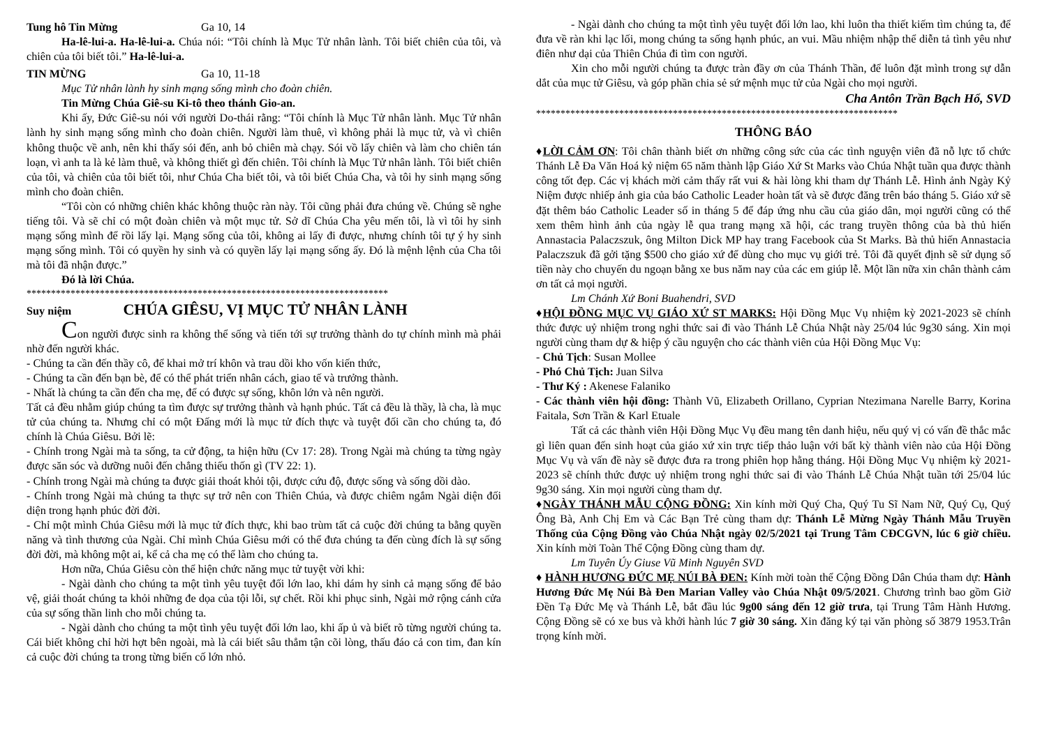Tung hô Tin Mừng Ga 10, 14
Ha-lê-lui-a. Ha-lê-lui-a. Chúa nói: “Tôi chính là Mục Tử nhân lành. Tôi biết chiên của tôi, và chiên của tôi biết tôi.” Ha-lê-lui-a.
TIN MỪNG Ga 10, 11-18
Mục Tử nhân lành hy sinh mạng sống mình cho đoàn chiên.
Tin Mừng Chúa Giê-su Ki-tô theo thánh Gio-an.
Khi ấy, Đức Giê-su nói với người Do-thái rằng: “Tôi chính là Mục Tử nhân lành. Mục Tử nhân lành hy sinh mạng sống mình cho đoàn chiên. Người làm thuê, vì không phải là mục tử, và vì chiên không thuộc về anh, nên khi thấy sói đến, anh bỏ chiên mà chạy. Sói vồ lấy chiên và làm cho chiên tán loạn, vì anh ta là kẻ làm thuê, và không thiết gì đến chiên. Tôi chính là Mục Tử nhân lành. Tôi biết chiên của tôi, và chiên của tôi biết tôi, như Chúa Cha biết tôi, và tôi biết Chúa Cha, và tôi hy sinh mạng sống mình cho đoàn chiên.
“Tôi còn có những chiên khác không thuộc ràn này. Tôi cũng phải đưa chúng về. Chúng sẽ nghe tiếng tôi. Và sẽ chỉ có một đoàn chiên và một mục tử. Sở dĩ Chúa Cha yêu mến tôi, là vì tôi hy sinh mạng sống mình để rồi lấy lại. Mạng sống của tôi, không ai lấy đi được, nhưng chính tôi tự ý hy sinh mạng sống mình. Tôi có quyền hy sinh và có quyền lấy lại mạng sống ấy. Đó là mệnh lệnh của Cha tôi mà tôi đã nhận được.”
Đó là lời Chúa.
**************************************************************************
Suy niệm CHÚA GIÊSU, VỊ MỤC TỬ NHÂN LÀNH
Con người được sinh ra không thể sống và tiến tới sự trưởng thành do tự chính mình mà phải nhờ đến người khác.
- Chúng ta cần đến thầy cô, để khai mở trí khôn và trau dồi kho vốn kiến thức,
- Chúng ta cần đến bạn bè, để có thể phát triển nhân cách, giao tế và trưởng thành.
- Nhất là chúng ta cần đến cha mẹ, để có được sự sống, khôn lớn và nên người.
Tất cả đều nhằm giúp chúng ta tìm được sự trưởng thành và hạnh phúc. Tất cả đều là thầy, là cha, là mục tử của chúng ta. Nhưng chỉ có một Đấng mới là mục tử đích thực và tuyệt đối cần cho chúng ta, đó chính là Chúa Giêsu. Bởi lẽ:
- Chính trong Ngài mà ta sống, ta cử động, ta hiện hữu (Cv 17: 28). Trong Ngài mà chúng ta từng ngày được săn sóc và dưỡng nuôi đến chẳng thiếu thốn gì (TV 22: 1).
- Chính trong Ngài mà chúng ta được giải thoát khỏi tội, được cứu độ, được sống và sống dồi dào.
- Chính trong Ngài mà chúng ta thực sự trở nên con Thiên Chúa, và được chiêm ngắm Ngài diện đối diện trong hạnh phúc đời đời.
- Chỉ một mình Chúa Giêsu mới là mục tử đích thực, khi bao trùm tất cả cuộc đời chúng ta bằng quyền năng và tình thương của Ngài. Chỉ mình Chúa Giêsu mới có thể đưa chúng ta đến cùng đích là sự sống đời đời, mà không một ai, kể cả cha mẹ có thể làm cho chúng ta.
Hơn nữa, Chúa Giêsu còn thể hiện chức năng mục tử tuyệt vời khi:
- Ngài dành cho chúng ta một tình yêu tuyệt đối lớn lao, khi dám hy sinh cả mạng sống để bảo vệ, giải thoát chúng ta khỏi những đe dọa của tội lỗi, sự chết. Rồi khi phục sinh, Ngài mở rộng cánh cửa của sự sống thần linh cho mỗi chúng ta.
- Ngài dành cho chúng ta một tình yêu tuyệt đối lớn lao, khi ấp ủ và biết rõ từng người chúng ta. Cái biết không chỉ hời hợt bên ngoài, mà là cái biết sâu thẳm tận cõi lòng, thấu đáo cả con tim, đan kín cả cuộc đời chúng ta trong từng biến cố lớn nhỏ.
- Ngài dành cho chúng ta một tình yêu tuyệt đối lớn lao, khi luôn tha thiết kiếm tìm chúng ta, để đưa về ràn khi lạc lối, mong chúng ta sống hạnh phúc, an vui. Mầu nhiệm nhập thể diễn tả tình yêu như điên như dại của Thiên Chúa đi tìm con người.
Xin cho mỗi người chúng ta được tràn đầy ơn của Thánh Thần, để luôn đặt mình trong sự dẫn dắt của mục tử Giêsu, và góp phần chia sẻ sứ mệnh mục tử của Ngài cho mọi người.
Cha Antôn Trần Bạch Hổ, SVD
**************************************************************************
THÔNG BÁO
♦LỜI CẢM ƠN: Tôi chân thành biết ơn những công sức của các tình nguyện viên đã nỗ lực tổ chức Thánh Lễ Đa Văn Hoá kỷ niệm 65 năm thành lập Giáo Xứ St Marks vào Chúa Nhật tuần qua được thành công tốt đẹp. Các vị khách mời cảm thấy rất vui & hài lòng khi tham dự Thánh Lễ. Hình ảnh Ngày Kỷ Niệm được nhiếp ảnh gia của báo Catholic Leader hoàn tất và sẽ được đăng trên báo tháng 5. Giáo xứ sẽ đặt thêm báo Catholic Leader số in tháng 5 để đáp ứng nhu cầu của giáo dân, mọi người cũng có thể xem thêm hình ảnh của ngày lễ qua trang mạng xã hội, các trang truyền thông của bà thủ hiến Annastacia Palaczszuk, ông Milton Dick MP hay trang Facebook của St Marks. Bà thủ hiến Annastacia Palaczszuk đã gởi tặng $500 cho giáo xứ để dùng cho mục vụ giới trẻ. Tôi đã quyết định sẽ sử dụng số tiền này cho chuyến du ngoạn bằng xe bus năm nay của các em giúp lễ. Một lần nữa xin chân thành cảm ơn tất cả mọi người.
Lm Chánh Xứ Boni Buahendri, SVD
♦HỘI ĐỒNG MỤC VỤ GIÁO XỨ ST MARKS: Hội Đồng Mục Vụ nhiệm kỳ 2021-2023 sẽ chính thức được uỷ nhiệm trong nghi thức sai đi vào Thánh Lễ Chúa Nhật này 25/04 lúc 9g30 sáng. Xin mọi người cùng tham dự & hiệp ý cầu nguyện cho các thành viên của Hội Đồng Mục Vụ:
- Chủ Tịch: Susan Mollee
- Phó Chủ Tịch: Juan Silva
- Thư Ký : Akenese Falaniko
- Các thành viên hội đồng: Thành Vũ, Elizabeth Orillano, Cyprian Ntezimana Narelle Barry, Korina Faitala, Sơn Trần & Karl Etuale
Tất cả các thành viên Hội Đồng Mục Vụ đều mang tên danh hiệu, nếu quý vị có vấn đề thắc mắc gì liên quan đến sinh hoạt của giáo xứ xin trực tiếp thảo luận với bất kỳ thành viên nào của Hội Đồng Mục Vụ và vấn đề này sẽ được đưa ra trong phiên họp hằng tháng. Hội Đồng Mục Vụ nhiệm kỳ 2021-2023 sẽ chính thức được uỷ nhiệm trong nghi thức sai đi vào Thánh Lễ Chúa Nhật tuần tới 25/04 lúc 9g30 sáng. Xin mọi người cùng tham dự.
♦NGÀY THÁNH MẪU CỘNG ĐỒNG: Xin kính mời Quý Cha, Quý Tu Sĩ Nam Nữ, Quý Cụ, Quý Ông Bà, Anh Chị Em và Các Bạn Trẻ cùng tham dự: Thánh Lễ Mừng Ngày Thánh Mẫu Truyền Thống của Cộng Đồng vào Chúa Nhật ngày 02/5/2021 tại Trung Tâm CĐCGVN, lúc 6 giờ chiều. Xin kính mời Toàn Thể Cộng Đồng cùng tham dự.
Lm Tuyên Úy Giuse Vũ Minh Nguyên SVD
♦ HÀNH HƯƠNG ĐỨC MẸ NÚI BÀ ĐEN: Kính mời toàn thể Cộng Đồng Dân Chúa tham dự: Hành Hương Đức Mẹ Núi Bà Đen Marian Valley vào Chúa Nhật 09/5/2021. Chương trình bao gồm Giờ Đền Tạ Đức Mẹ và Thánh Lễ, bắt đầu lúc 9g00 sáng đến 12 giờ trưa, tại Trung Tâm Hành Hương. Cộng Đồng sẽ có xe bus và khởi hành lúc 7 giờ 30 sáng. Xin đăng ký tại văn phòng số 3879 1953.Trân trọng kính mời.